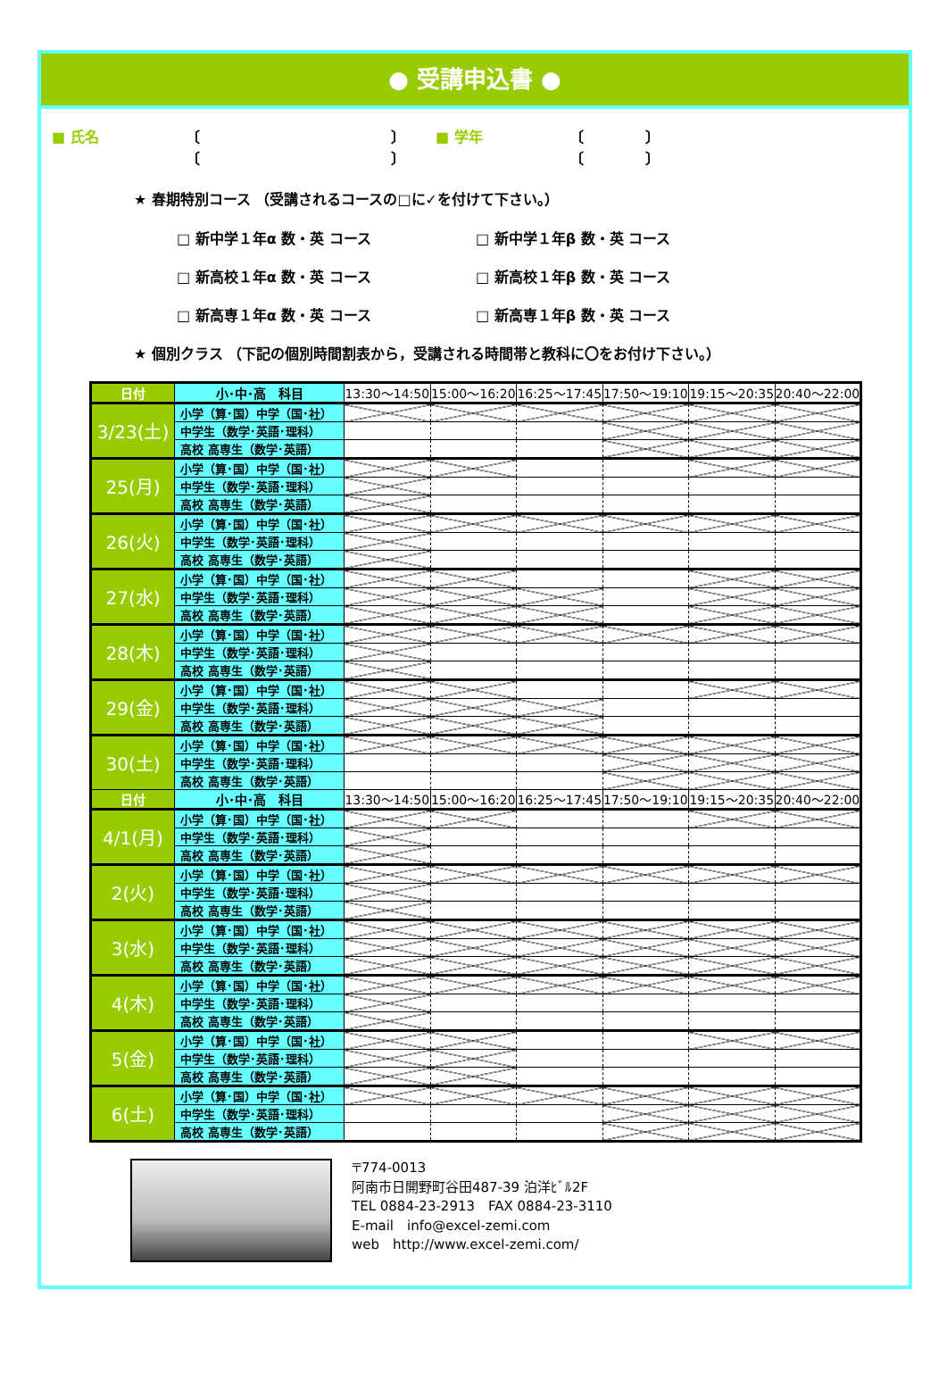● 受講申込書 ●
■ 氏名 〔
〔
〕
〕
■ 学年 〔
〔
〕
〕
★ 春期特別コース （受講されるコースの□に✓を付けて下さい。）
□ 新中学１年α 数・英 コース □ 新中学１年β 数・英 コース
□ 新高校１年α 数・英 コース □ 新高校１年β 数・英 コース
□ 新高専１年α 数・英 コース □ 新高専１年β 数・英 コース
★ 個別クラス （下記の個別時間割表から，受講される時間帯と教科に〇をお付け下さい。）
| 日付 | 小･中･高 科目 | 13:30～14:50 | 15:00～16:20 | 16:25～17:45 | 17:50～19:10 | 19:15～20:35 | 20:40～22:00 |
| --- | --- | --- | --- | --- | --- | --- | --- |
| 3/23(土) | 小学（算･国）中学（国･社） | | | | | | |
| | 中学生（数学･英語･理科） | | | | | | |
| | 高校 高専生（数学･英語） | | | | | | |
| 25(月) | 小学（算･国）中学（国･社） | | | | | | |
| | 中学生（数学･英語･理科） | | | | | | |
| | 高校 高専生（数学･英語） | | | | | | |
| 26(火) | 小学（算･国）中学（国･社） | | | | | | |
| | 中学生（数学･英語･理科） | | | | | | |
| | 高校 高専生（数学･英語） | | | | | | |
| 27(水) | 小学（算･国）中学（国･社） | | | | | | |
| | 中学生（数学･英語･理科） | | | | | | |
| | 高校 高専生（数学･英語） | | | | | | |
| 28(木) | 小学（算･国）中学（国･社） | | | | | | |
| | 中学生（数学･英語･理科） | | | | | | |
| | 高校 高専生（数学･英語） | | | | | | |
| 29(金) | 小学（算･国）中学（国･社） | | | | | | |
| | 中学生（数学･英語･理科） | | | | | | |
| | 高校 高専生（数学･英語） | | | | | | |
| 30(土) | 小学（算･国）中学（国･社） | | | | | | |
| | 中学生（数学･英語･理科） | | | | | | |
| | 高校 高専生（数学･英語） | | | | | | |
| 日付 | 小･中･高 科目 | 13:30～14:50 | 15:00～16:20 | 16:25～17:45 | 17:50～19:10 | 19:15～20:35 | 20:40～22:00 |
| 4/1(月) | 小学（算･国）中学（国･社） | | | | | | |
| | 中学生（数学･英語･理科） | | | | | | |
| | 高校 高専生（数学･英語） | | | | | | |
| 2(火) | 小学（算･国）中学（国･社） | | | | | | |
| | 中学生（数学･英語･理科） | | | | | | |
| | 高校 高専生（数学･英語） | | | | | | |
| 3(水) | 小学（算･国）中学（国･社） | | | | | | |
| | 中学生（数学･英語･理科） | | | | | | |
| | 高校 高専生（数学･英語） | | | | | | |
| 4(木) | 小学（算･国）中学（国･社） | | | | | | |
| | 中学生（数学･英語･理科） | | | | | | |
| | 高校 高専生（数学･英語） | | | | | | |
| 5(金) | 小学（算･国）中学（国･社） | | | | | | |
| | 中学生（数学･英語･理科） | | | | | | |
| | 高校 高専生（数学･英語） | | | | | | |
| 6(土) | 小学（算･国）中学（国･社） | | | | | | |
| | 中学生（数学･英語･理科） | | | | | | |
| | 高校 高専生（数学･英語） | | | | | | |
〒774-0013
阿南市日開野町谷田487-39 泊洋ﾋﾞﾙ2F
TEL 0884-23-2913　FAX 0884-23-3110
E-mail　info@excel-zemi.com
web　http://www.excel-zemi.com/